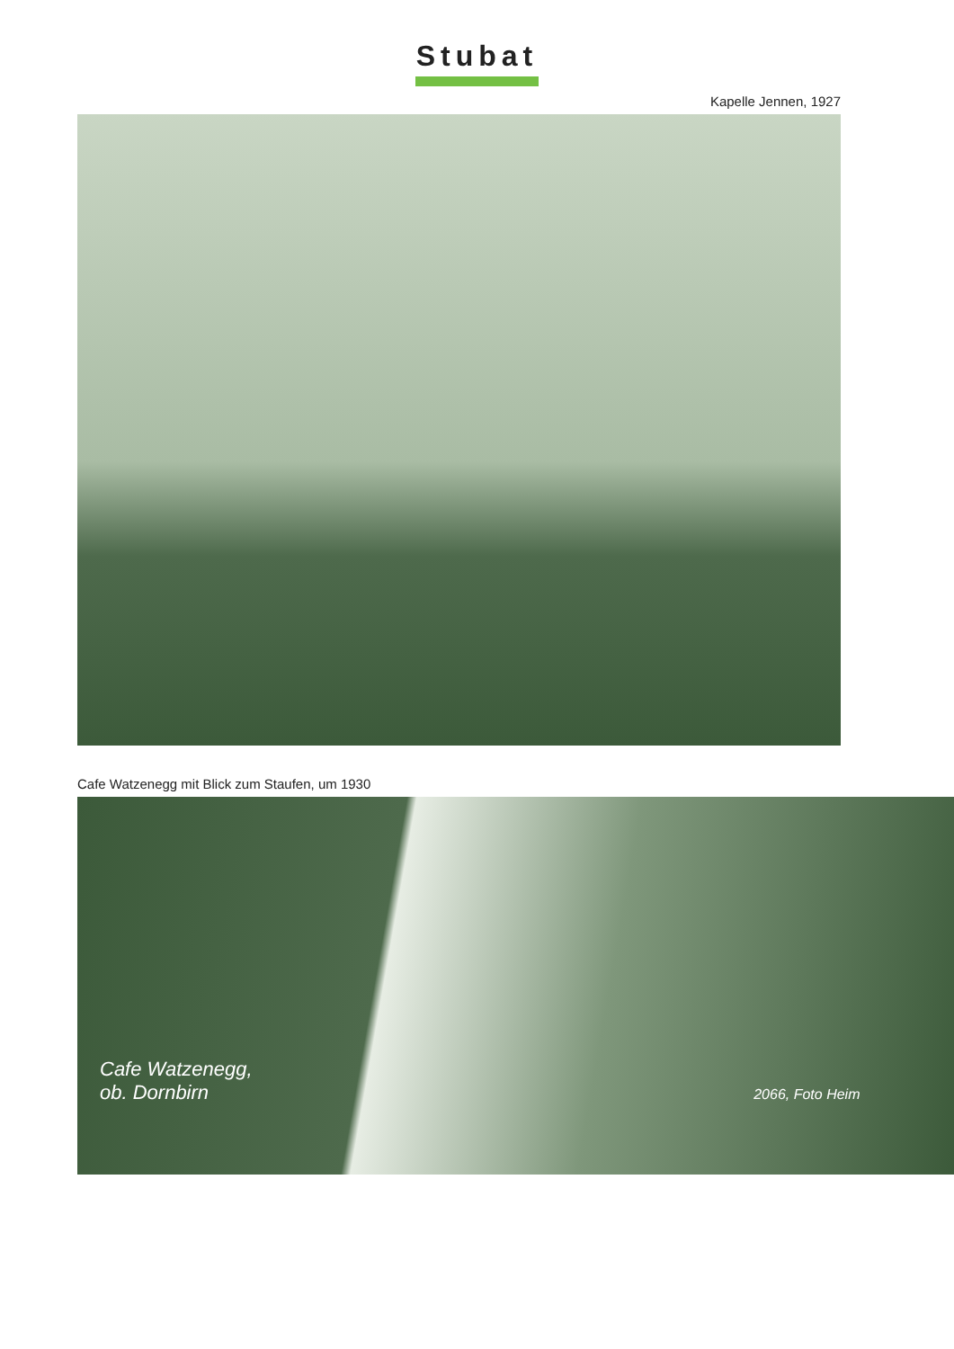Stubat
Kapelle Jennen, 1927
Cafe Watzenegg mit Blick zum Staufen, um 1930
Cafe Watzenegg,
ob. Dornbirn 2066, Foto Heim